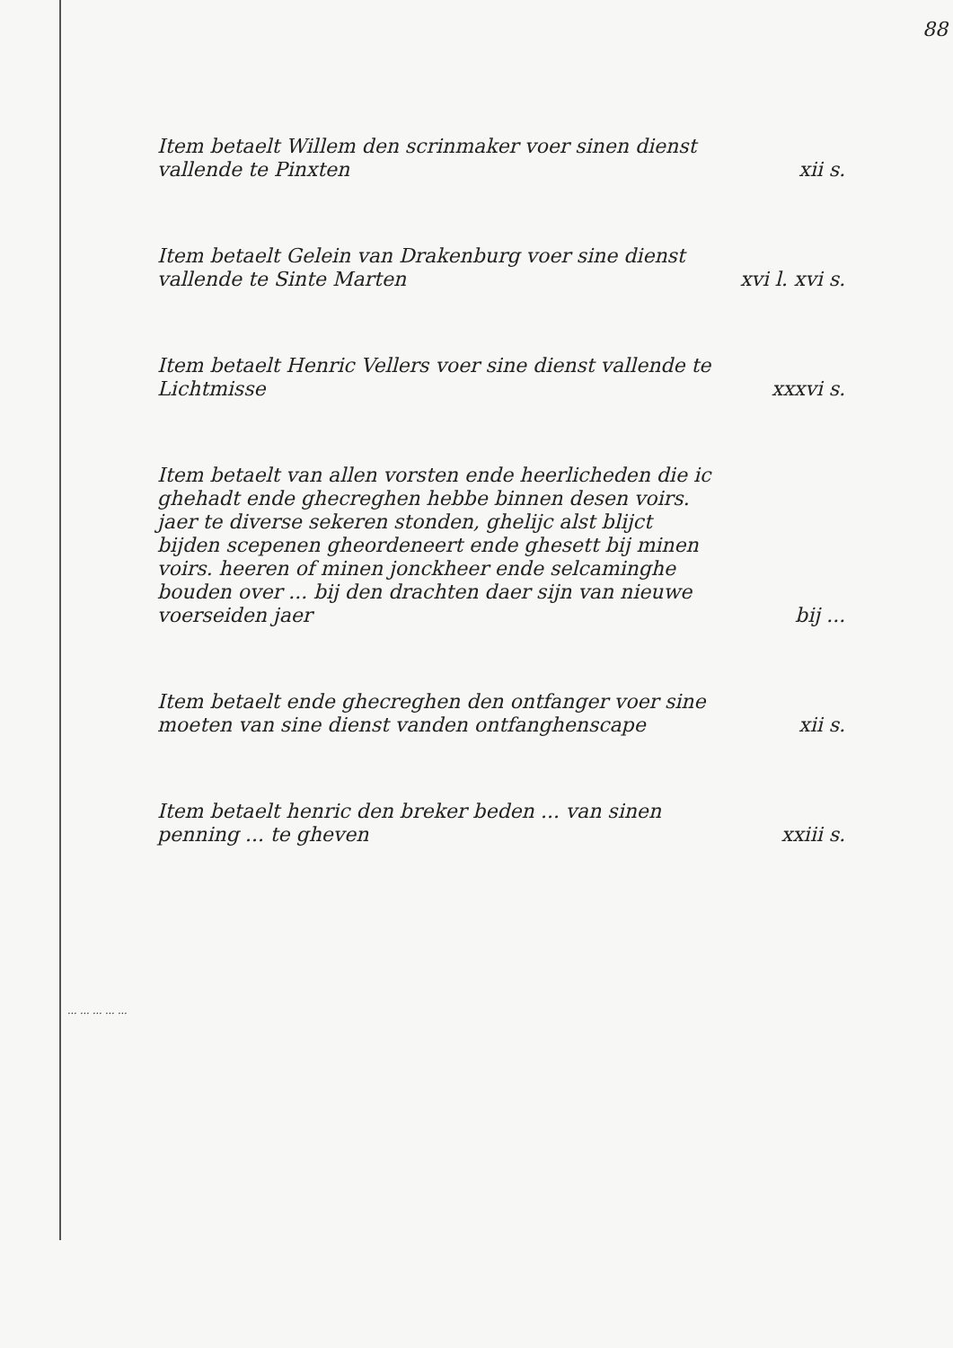88
Item betaelt Willem den scrinmaker voer sinen dienst vallende te Pinxten
xii s.
Item betaelt Gelein van Drakenburg voer sine dienst vallende te Sinte Marten
xvi l. xvi s.
Item betaelt Henric Vellers voer sine dienst vallende te Lichtmisse
xxxvi s.
Item betaelt van allen vorsten ende heerlicheden die ic ghehadt ende ghecreghen hebbe binnen desen voirs. jaer te diverse sekeren stonden, ghelijc alst blijct bijden scepenen gheordeneert ende ghesett bij minen voirs. heeren of minen jonckheer ende selcaminghe bouden over ... bij den drachten daer sijn van nieuwe voerseiden jaer
bij ...
Item betaelt ende ghecreghen den ontfanger voer sine moeten van sine dienst vanden ontfanghenscape
xii s.
Item betaelt henric den breker beden ... van sinen penning ... te gheven
xxiii s.
... ... ... ... ...